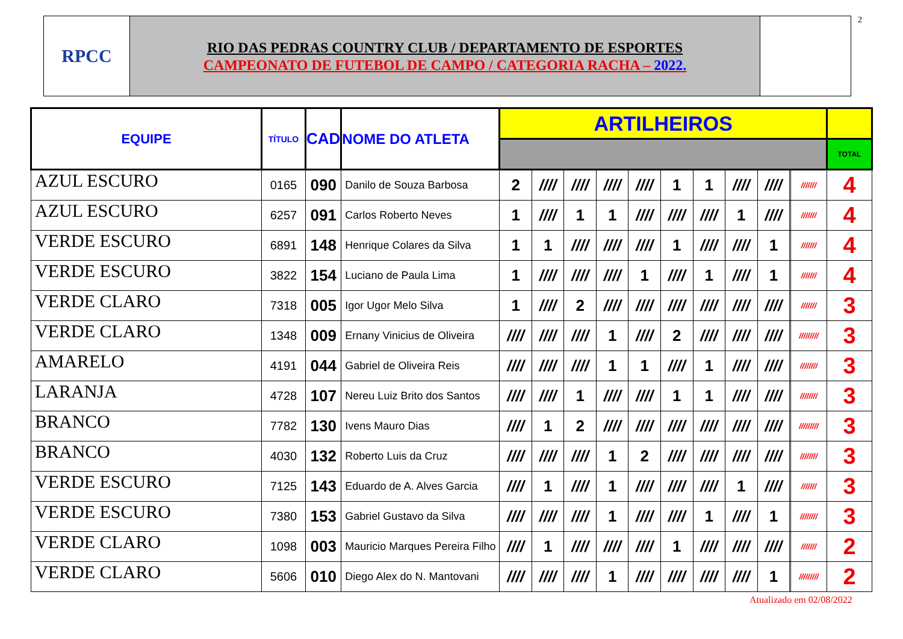2
RPCC
RIO DAS PEDRAS COUNTRY CLUB / DEPARTAMENTO DE ESPORTES
CAMPEONATO DE FUTEBOL DE CAMPO / CATEGORIA RACHA – 2022.
| EQUIPE | TÍTULO | CAD | NOME DO ATLETA | ARTILHEIROS | | | | | | | | | | | |
| --- | --- | --- | --- | --- | --- | --- | --- | --- | --- | --- | --- | --- | --- | --- | --- |
| | | | | | | | | | | | | | | | TOTAL |
| AZUL ESCURO | 0165 | 090 | Danilo de Souza Barbosa | 2 | //// | //// | //// | //// | 1 | 1 | //// | //// | | /////// | 4 |
| AZUL ESCURO | 6257 | 091 | Carlos Roberto Neves | 1 | //// | 1 | 1 | //// | //// | //// | 1 | //// | | /////// | 4 |
| VERDE ESCURO | 6891 | 148 | Henrique Colares da Silva | 1 | 1 | //// | //// | //// | 1 | //// | //// | 1 | | /////// | 4 |
| VERDE ESCURO | 3822 | 154 | Luciano de Paula Lima | 1 | //// | //// | //// | 1 | //// | 1 | //// | 1 | | /////// | 4 |
| VERDE CLARO | 7318 | 005 | Igor Ugor Melo Silva | 1 | //// | 2 | //// | //// | //// | //// | //// | //// | | /////// | 3 |
| VERDE CLARO | 1348 | 009 | Ernany Vinicius de Oliveira | //// | //// | //// | 1 | //// | 2 | //// | //// | //// | | ///////// | 3 |
| AMARELO | 4191 | 044 | Gabriel de Oliveira Reis | //// | //// | //// | 1 | 1 | //// | 1 | //// | //// | | //////// | 3 |
| LARANJA | 4728 | 107 | Nereu Luiz Brito dos Santos | //// | //// | 1 | //// | //// | 1 | 1 | //// | //// | | //////// | 3 |
| BRANCO | 7782 | 130 | Ivens Mauro Dias | //// | 1 | 2 | //// | //// | //// | //// | //// | //// | | ///////// | 3 |
| BRANCO | 4030 | 132 | Roberto Luis da Cruz | //// | //// | //// | 1 | 2 | //// | //// | //// | //// | | //////// | 3 |
| VERDE ESCURO | 7125 | 143 | Eduardo de A. Alves Garcia | //// | 1 | //// | 1 | //// | //// | //// | 1 | //// | | /////// | 3 |
| VERDE ESCURO | 7380 | 153 | Gabriel Gustavo da Silva | //// | //// | //// | 1 | //// | //// | 1 | //// | 1 | | //////// | 3 |
| VERDE CLARO | 1098 | 003 | Mauricio Marques Pereira Filho | //// | 1 | //// | //// | //// | 1 | //// | //// | //// | | /////// | 2 |
| VERDE CLARO | 5606 | 010 | Diego Alex do N. Mantovani | //// | //// | //// | 1 | //// | //// | //// | //// | 1 | | ///////// | 2 |
Atualizado em 02/08/2022